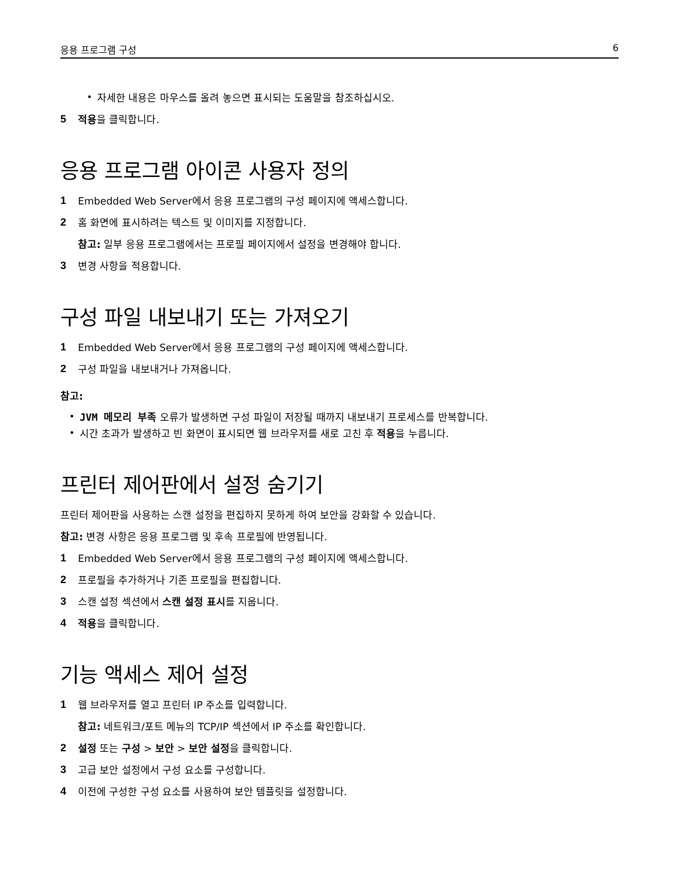응용 프로그램 구성 6
•
자세한 내용은 마우스를 올려 놓으면 표시되는 도움말을 참조하십시오.
5
적용을 클릭합니다.
응용 프로그램 아이콘 사용자 정의
1
Embedded Web Server에서 응용 프로그램의 구성 페이지에 액세스합니다.
2
홈 화면에 표시하려는 텍스트 및 이미지를 지정합니다.
참고: 일부 응용 프로그램에서는 프로필 페이지에서 설정을 변경해야 합니다.
3
변경 사항을 적용합니다.
구성 파일 내보내기 또는 가져오기
1
Embedded Web Server에서 응용 프로그램의 구성 페이지에 액세스합니다.
2
구성 파일을 내보내거나 가져옵니다.
참고:
•
JVM 메모리 부족 오류가 발생하면 구성 파일이 저장될 때까지 내보내기 프로세스를 반복합니다.
•
시간 초과가 발생하고 빈 화면이 표시되면 웹 브라우저를 새로 고친 후 적용을 누릅니다.
프린터 제어판에서 설정 숨기기
프린터 제어판을 사용하는 스캔 설정을 편집하지 못하게 하여 보안을 강화할 수 있습니다.
참고: 변경 사항은 응용 프로그램 및 후속 프로필에 반영됩니다.
1
Embedded Web Server에서 응용 프로그램의 구성 페이지에 액세스합니다.
2
프로필을 추가하거나 기존 프로필을 편집합니다.
3
스캔 설정 섹션에서 스캔 설정 표시를 지웁니다.
4
적용을 클릭합니다.
기능 액세스 제어 설정
1
웹 브라우저를 열고 프린터 IP 주소를 입력합니다.
참고: 네트워크/포트 메뉴의 TCP/IP 섹션에서 IP 주소를 확인합니다.
2
설정 또는 구성 > 보안 > 보안 설정을 클릭합니다.
3
고급 보안 설정에서 구성 요소를 구성합니다.
4
이전에 구성한 구성 요소를 사용하여 보안 템플릿을 설정합니다.